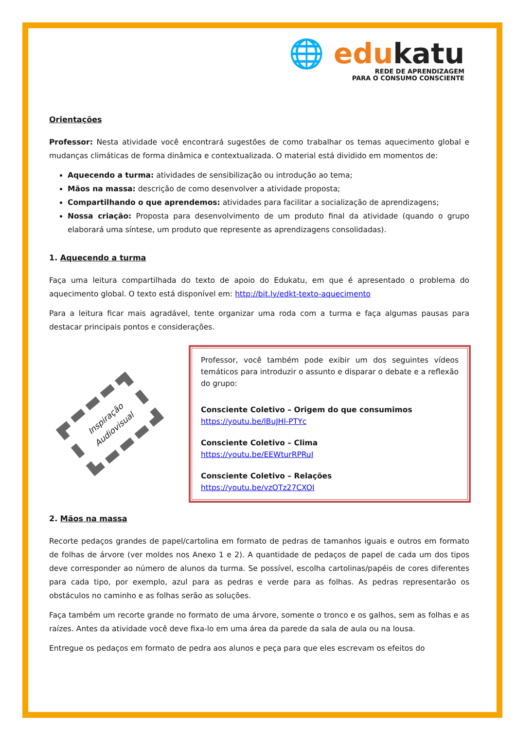🌐 edukatu
REDE DE APRENDIZAGEM
PARA O CONSUMO CONSCIENTE
Orientações
Professor: Nesta atividade você encontrará sugestões de como trabalhar os temas aquecimento global e mudanças climáticas de forma dinâmica e contextualizada. O material está dividido em momentos de:
Aquecendo a turma: atividades de sensibilização ou introdução ao tema;
Mãos na massa: descrição de como desenvolver a atividade proposta;
Compartilhando o que aprendemos: atividades para facilitar a socialização de aprendizagens;
Nossa criação: Proposta para desenvolvimento de um produto final da atividade (quando o grupo elaborará uma síntese, um produto que represente as aprendizagens consolidadas).
1. Aquecendo a turma
Faça uma leitura compartilhada do texto de apoio do Edukatu, em que é apresentado o problema do aquecimento global. O texto está disponível em: http://bit.ly/edkt-texto-aquecimento
Para a leitura ficar mais agradável, tente organizar uma roda com a turma e faça algumas pausas para destacar principais pontos e considerações.
Inspiração
Audiovisual
Professor, você também pode exibir um dos seguintes vídeos temáticos para introduzir o assunto e disparar o debate e a reflexão do grupo:
Consciente Coletivo – Origem do que consumimos
https://youtu.be/lBuJHl-PTYc
Consciente Coletivo – Clima
https://youtu.be/EEWturRPRuI
Consciente Coletivo – Relações
https://youtu.be/vzOTz27CXOI
2. Mãos na massa
Recorte pedaços grandes de papel/cartolina em formato de pedras de tamanhos iguais e outros em formato de folhas de árvore (ver moldes nos Anexo 1 e 2). A quantidade de pedaços de papel de cada um dos tipos deve corresponder ao número de alunos da turma. Se possível, escolha cartolinas/papéis de cores diferentes para cada tipo, por exemplo, azul para as pedras e verde para as folhas. As pedras representarão os obstáculos no caminho e as folhas serão as soluções.
Faça também um recorte grande no formato de uma árvore, somente o tronco e os galhos, sem as folhas e as raízes. Antes da atividade você deve fixa-lo em uma área da parede da sala de aula ou na lousa.
Entregue os pedaços em formato de pedra aos alunos e peça para que eles escrevam os efeitos do